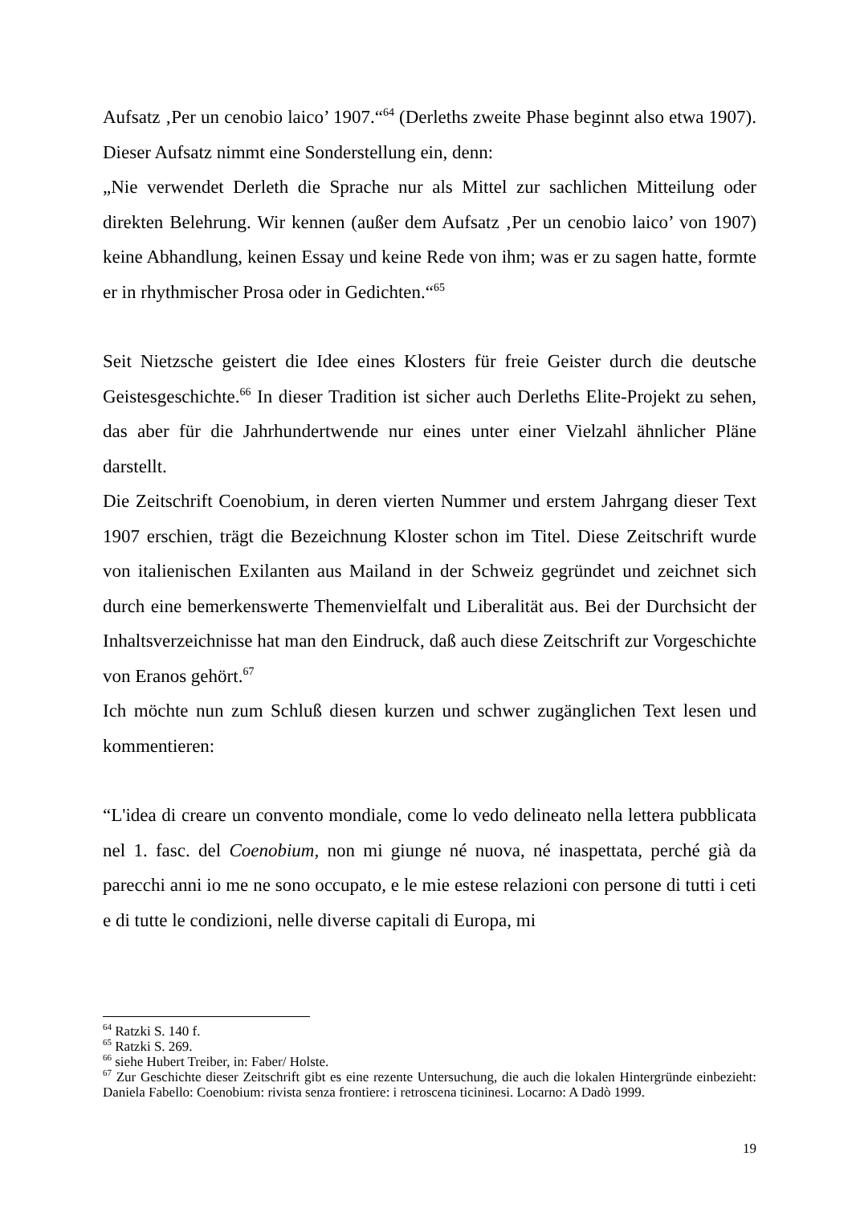Aufsatz ‚Per un cenobio laico’ 1907.“<sup>64</sup> (Derleths zweite Phase beginnt also etwa 1907). Dieser Aufsatz nimmt eine Sonderstellung ein, denn:
„Nie verwendet Derleth die Sprache nur als Mittel zur sachlichen Mitteilung oder direkten Belehrung. Wir kennen (außer dem Aufsatz ‚Per un cenobio laico’ von 1907) keine Abhandlung, keinen Essay und keine Rede von ihm; was er zu sagen hatte, formte er in rhythmischer Prosa oder in Gedichten.“<sup>65</sup>
Seit Nietzsche geistert die Idee eines Klosters für freie Geister durch die deutsche Geistesgeschichte.<sup>66</sup> In dieser Tradition ist sicher auch Derleths Elite-Projekt zu sehen, das aber für die Jahrhundertwende nur eines unter einer Vielzahl ähnlicher Pläne darstellt.
Die Zeitschrift Coenobium, in deren vierten Nummer und erstem Jahrgang dieser Text 1907 erschien, trägt die Bezeichnung Kloster schon im Titel. Diese Zeitschrift wurde von italienischen Exilanten aus Mailand in der Schweiz gegründet und zeichnet sich durch eine bemerkenswerte Themenvielfalt und Liberalität aus. Bei der Durchsicht der Inhaltsverzeichnisse hat man den Eindruck, daß auch diese Zeitschrift zur Vorgeschichte von Eranos gehört.<sup>67</sup>
Ich möchte nun zum Schluß diesen kurzen und schwer zugänglichen Text lesen und kommentieren:
“L'idea di creare un convento mondiale, come lo vedo delineato nella lettera pubblicata nel 1. fasc. del Coenobium, non mi giunge né nuova, né inaspettata, perché già da parecchi anni io me ne sono occupato, e le mie estese relazioni con persone di tutti i ceti e di tutte le condizioni, nelle diverse capitali di Europa, mi
<sup>64</sup> Ratzki S. 140 f.
<sup>65</sup> Ratzki S. 269.
<sup>66</sup> siehe Hubert Treiber, in: Faber/ Holste.
<sup>67</sup> Zur Geschichte dieser Zeitschrift gibt es eine rezente Untersuchung, die auch die lokalen Hintergründe einbezieht: Daniela Fabello: Coenobium: rivista senza frontiere: i retroscena ticininesi. Locarno: A Dadò 1999.
19